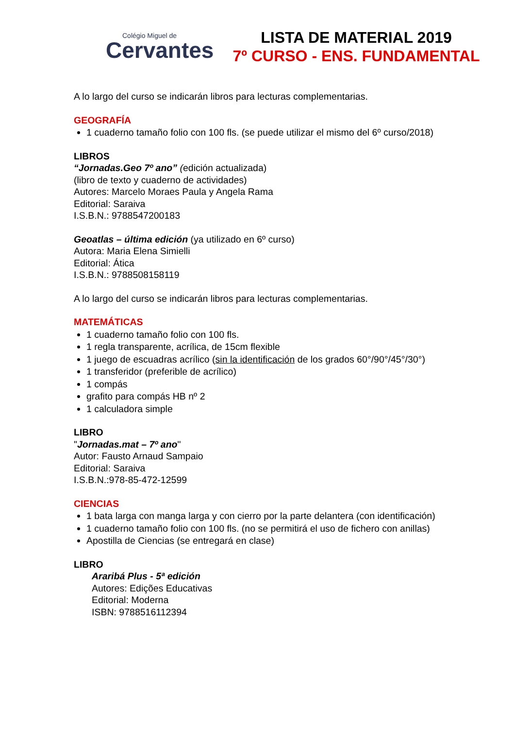Colégio Miguel de
Cervantes
LISTA DE MATERIAL 2019
7º CURSO - ENS. FUNDAMENTAL
A lo largo del curso se indicarán libros para lecturas complementarias.
GEOGRAFÍA
1 cuaderno tamaño folio con 100 fls. (se puede utilizar el mismo del 6º curso/2018)
LIBROS
“Jornadas.Geo 7º ano” (edición actualizada)
(libro de texto y cuaderno de actividades)
Autores: Marcelo Moraes Paula y Angela Rama
Editorial: Saraiva
I.S.B.N.: 9788547200183
Geoatlas – última edición (ya utilizado en 6º curso)
Autora: Maria Elena Simielli
Editorial: Ática
I.S.B.N.: 9788508158119
A lo largo del curso se indicarán libros para lecturas complementarias.
MATEMÁTICAS
1 cuaderno tamaño folio con 100 fls.
1 regla transparente, acrílica, de 15cm flexible
1 juego de escuadras acrílico (sin la identificación de los grados 60°/90°/45°/30°)
1 transferidor (preferible de acrílico)
1 compás
grafito para compás HB nº 2
1 calculadora simple
LIBRO
"Jornadas.mat – 7º ano"
Autor: Fausto Arnaud Sampaio
Editorial: Saraiva
I.S.B.N.:978-85-472-12599
CIENCIAS
1 bata larga con manga larga y con cierro por la parte delantera (con identificación)
1 cuaderno tamaño folio con 100 fls. (no se permitirá el uso de fichero con anillas)
Apostilla de Ciencias (se entregará en clase)
LIBRO
Araribá Plus - 5ª edición
Autores: Edições Educativas
Editorial: Moderna
ISBN: 9788516112394